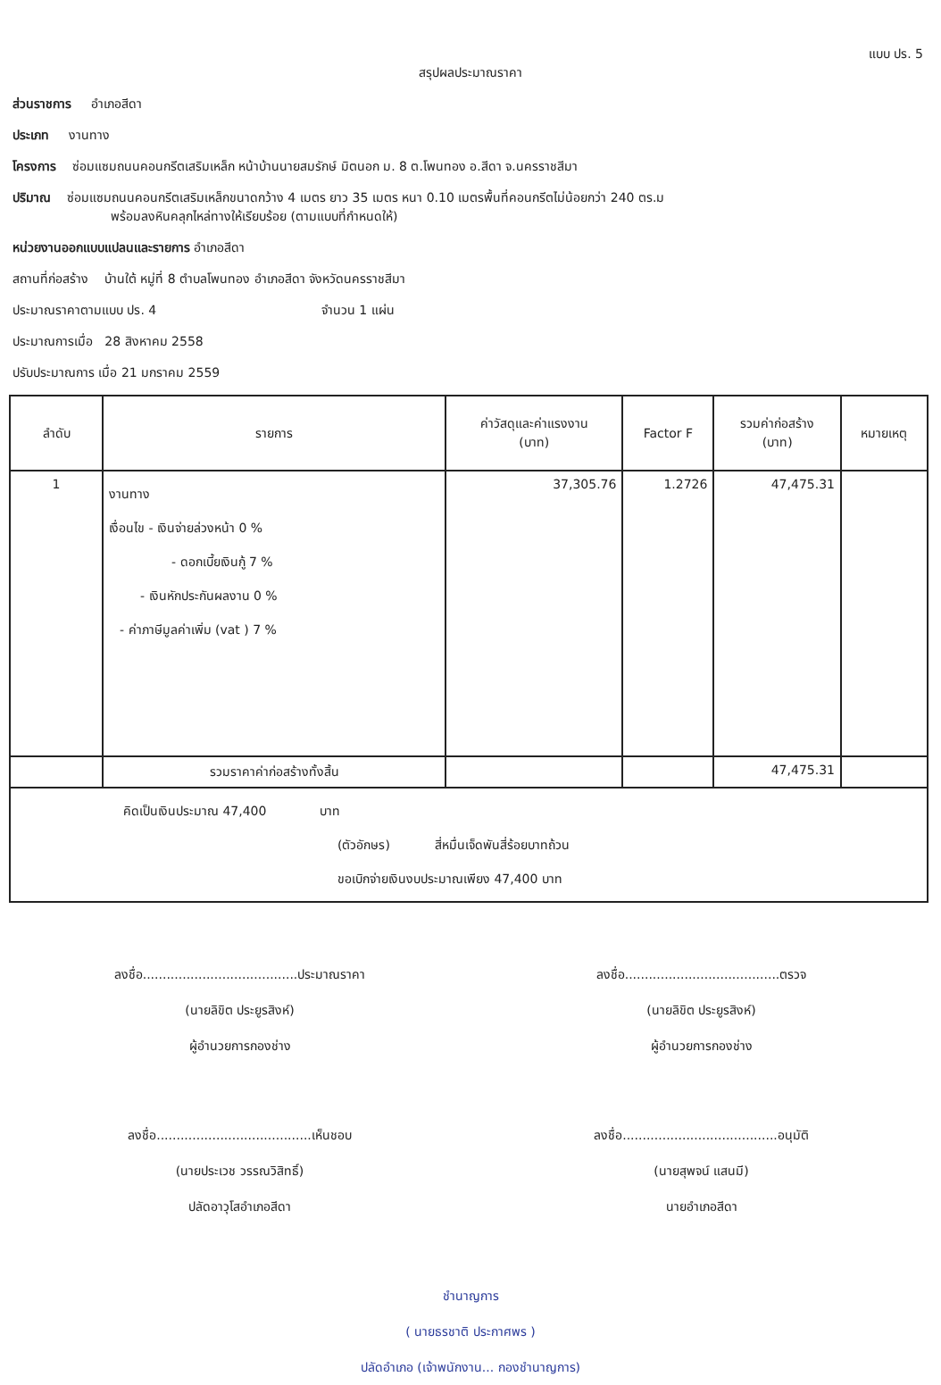แบบ ปร. 5
สรุปผลประมาณราคา
ส่วนราชการ อำเภอสีดา
ประเภท งานทาง
โครงการ ซ่อมแซมถนนคอนกรีตเสริมเหล็ก หน้าบ้านนายสมรักษ์ มิตนอก ม. 8 ต.โพนทอง อ.สีดา จ.นครราชสีมา
ปริมาณ ซ่อมแซมถนนคอนกรีตเสริมเหล็กขนาดกว้าง 4 เมตร ยาว 35 เมตร หนา 0.10 เมตรพื้นที่คอนกรีตไม่น้อยกว่า 240 ตร.ม
พร้อมลงหินคลุกไหล่ทางให้เรียบร้อย (ตามแบบที่กำหนดให้)
หน่วยงานออกแบบแปลนและรายการ อำเภอสีดา
สถานที่ก่อสร้าง บ้านใต้ หมู่ที่ 8 ตำบลโพนทอง อำเภอสีดา จังหวัดนครราชสีมา
ประมาณราคาตามแบบ ปร. 4 จำนวน 1 แผ่น
ประมาณการเมื่อ 28 สิงหาคม 2558
ปรับประมาณการ เมื่อ 21 มกราคม 2559
| ลำดับ | รายการ | ค่าวัสดุและค่าแรงงาน (บาท) | Factor F | รวมค่าก่อสร้าง (บาท) | หมายเหตุ |
| --- | --- | --- | --- | --- | --- |
| 1 | งานทาง เงื่อนไข - เงินจ่ายล่วงหน้า 0 % - ดอกเบี้ยเงินกู้ 7 % - เงินหักประกันผลงาน 0 % - ค่าภาษีมูลค่าเพิ่ม (vat ) 7 % | 37,305.76 | 1.2726 | 47,475.31 | |
| | รวมราคาค่าก่อสร้างทั้งสิ้น | | | 47,475.31 | |
| คิดเป็นเงินประมาณ 47,400 บาท (ตัวอักษร) สี่หมื่นเจ็ดพันสี่ร้อยบาทถ้วน ขอเบิกจ่ายเงินงบประมาณเพียง 47,400 บาท | | | | | |
ลงชื่อ.......................................ประมาณราคา
(นายลิขิต ประยูรสิงห์)
ผู้อำนวยการกองช่าง
ลงชื่อ.......................................ตรวจ
(นายลิขิต ประยูรสิงห์)
ผู้อำนวยการกองช่าง
ลงชื่อ.......................................เห็นชอบ
(นายประเวช วรรณวิสิทธิ์)
ปลัดอาวุโสอำเภอสีดา
ลงชื่อ.......................................อนุมัติ
(นายสุพจน์ แสนมี)
นายอำเภอสีดา
ชำนาญการ
( นายธรชาติ ประกาศพร )
ปลัดอำเภอ (เจ้าพนักงาน... กองชำนาญการ)